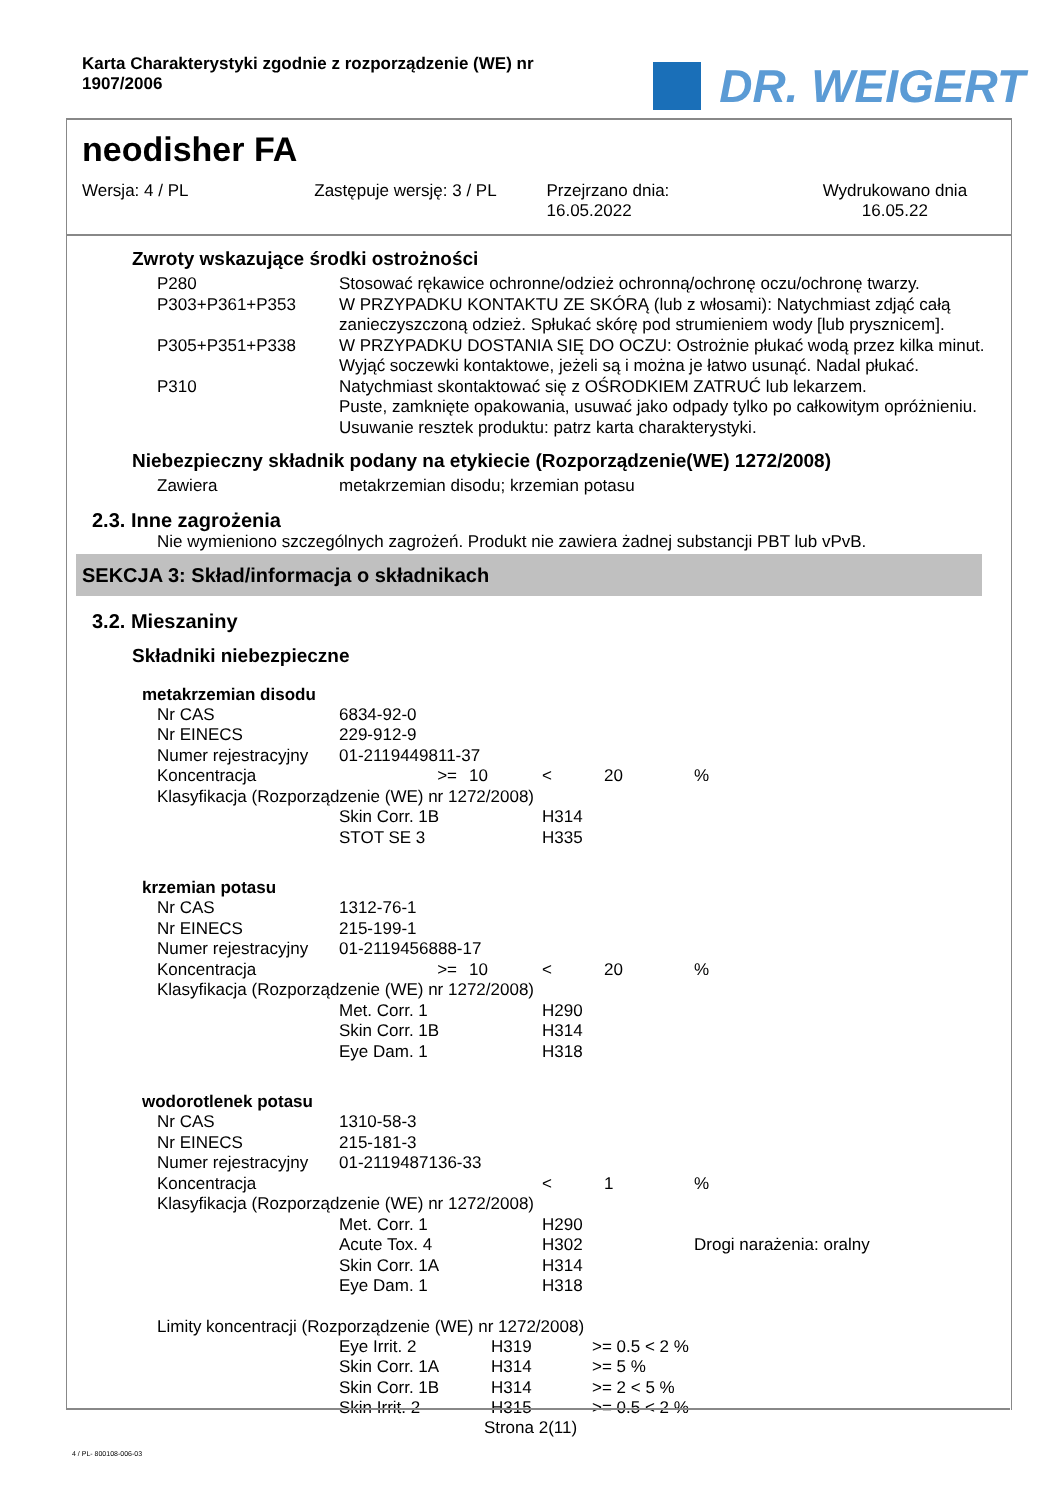Karta Charakterystyki zgodnie z rozporządzenie (WE) nr 1907/2006
DR. WEIGERT
neodisher FA
Wersja: 4 / PL Zastępuje wersję: 3 / PL Przejrzano dnia:
16.05.2022
Wydrukowano dnia
16.05.22
Zwroty wskazujące środki ostrożności
| P280 | Stosować rękawice ochronne/odzież ochronną/ochronę oczu/ochronę twarzy. |
| P303+P361+P353 | W PRZYPADKU KONTAKTU ZE SKÓRĄ (lub z włosami): Natychmiast zdjąć całą zanieczyszczoną odzież. Spłukać skórę pod strumieniem wody [lub prysznicem]. |
| P305+P351+P338 | W PRZYPADKU DOSTANIA SIĘ DO OCZU: Ostrożnie płukać wodą przez kilka minut. Wyjąć soczewki kontaktowe, jeżeli są i można je łatwo usunąć. Nadal płukać. |
| P310 | Natychmiast skontaktować się z OŚRODKIEM ZATRUĆ lub lekarzem. Puste, zamknięte opakowania, usuwać jako odpady tylko po całkowitym opróżnieniu. Usuwanie resztek produktu: patrz karta charakterystyki. |
Niebezpieczny składnik podany na etykiecie (Rozporządzenie(WE) 1272/2008)
| Zawiera | metakrzemian disodu; krzemian potasu |
2.3. Inne zagrożenia
Nie wymieniono szczególnych zagrożeń. Produkt nie zawiera żadnej substancji PBT lub vPvB.
SEKCJA 3: Skład/informacja o składnikach
3.2. Mieszaniny
Składniki niebezpieczne
metakrzemian disodu
| Nr CAS | 6834-92-0 | | | | |
| Nr EINECS | 229-912-9 | | | | |
| Numer rejestracyjny | 01-2119449811-37 | | | | |
| Koncentracja | >= | 10 | < | 20 | % |
| Klasyfikacja (Rozporządzenie (WE) nr 1272/2008) | | | | | |
| | Skin Corr. 1B | | H314 | | |
| | STOT SE 3 | | H335 | | |
krzemian potasu
| Nr CAS | 1312-76-1 | | | | |
| Nr EINECS | 215-199-1 | | | | |
| Numer rejestracyjny | 01-2119456888-17 | | | | |
| Koncentracja | >= | 10 | < | 20 | % |
| Klasyfikacja (Rozporządzenie (WE) nr 1272/2008) | | | | | |
| | Met. Corr. 1 | | H290 | | |
| | Skin Corr. 1B | | H314 | | |
| | Eye Dam. 1 | | H318 | | |
wodorotlenek potasu
| Nr CAS | 1310-58-3 | | | | |
| Nr EINECS | 215-181-3 | | | | |
| Numer rejestracyjny | 01-2119487136-33 | | | | |
| Koncentracja | | | < | 1 | % |
| Klasyfikacja (Rozporządzenie (WE) nr 1272/2008) | | | | | |
| | Met. Corr. 1 | | H290 | | |
| | Acute Tox. 4 | | H302 | | Drogi narażenia: oralny |
| | Skin Corr. 1A | | H314 | | |
| | Eye Dam. 1 | | H318 | | |
Limity koncentracji (Rozporządzenie (WE) nr 1272/2008)
| Eye Irrit. 2 | H319 | >= 0.5 < 2 % |
| Skin Corr. 1A | H314 | >= 5 % |
| Skin Corr. 1B | H314 | >= 2 < 5 % |
| Skin Irrit. 2 | H315 | >= 0.5 < 2 % |
Strona 2(11)
4 / PL- 800108-006-03